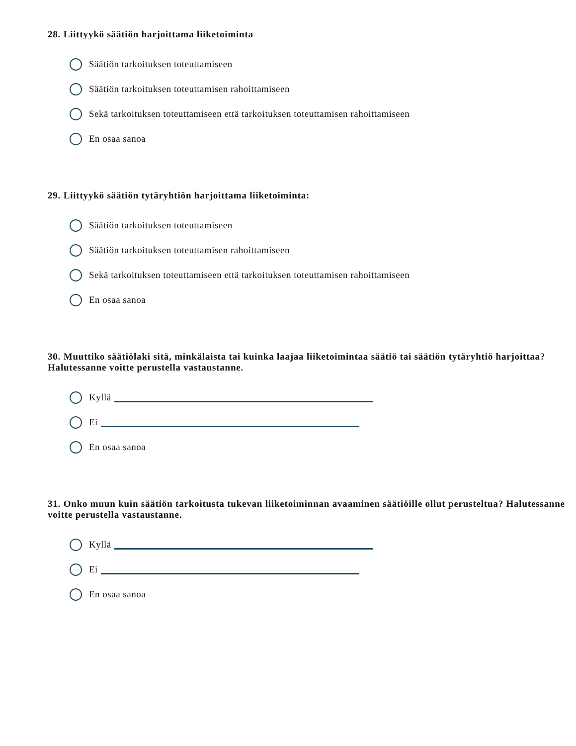28. Liittyykö säätiön harjoittama liiketoiminta
Säätiön tarkoituksen toteuttamiseen
Säätiön tarkoituksen toteuttamisen rahoittamiseen
Sekä tarkoituksen toteuttamiseen että tarkoituksen toteuttamisen rahoittamiseen
En osaa sanoa
29. Liittyykö säätiön tytäryhtiön harjoittama liiketoiminta:
Säätiön tarkoituksen toteuttamiseen
Säätiön tarkoituksen toteuttamisen rahoittamiseen
Sekä tarkoituksen toteuttamiseen että tarkoituksen toteuttamisen rahoittamiseen
En osaa sanoa
30. Muuttiko säätiölaki sitä, minkälaista tai kuinka laajaa liiketoimintaa säätiö tai säätiön tytäryhtiö harjoittaa?
Halutessanne voitte perustella vastaustanne.
Kyllä
Ei
En osaa sanoa
31. Onko muun kuin säätiön tarkoitusta tukevan liiketoiminnan avaaminen säätiöille ollut perusteltua? Halutessanne voitte perustella vastaustanne.
Kyllä
Ei
En osaa sanoa